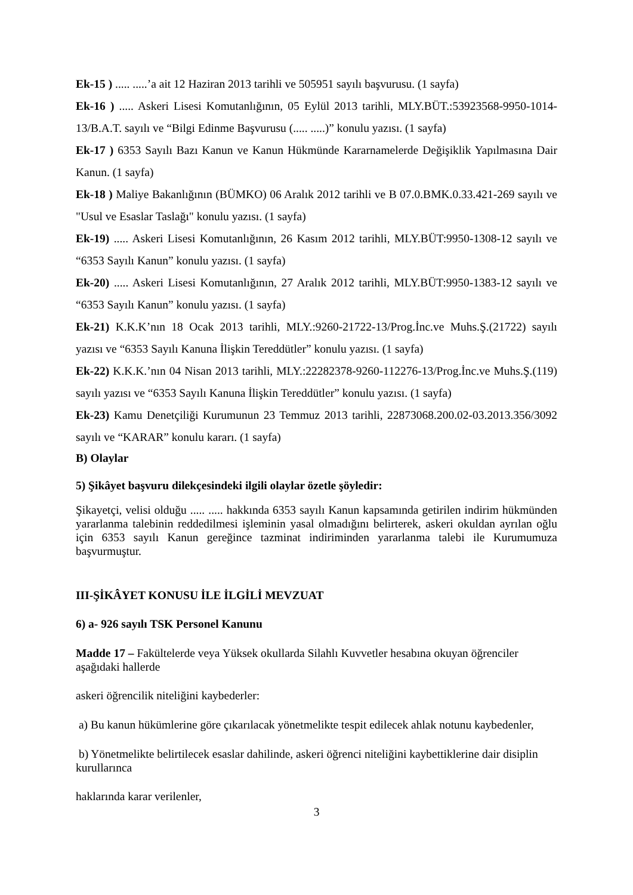Ek-15 ) ..... .....’a ait 12 Haziran 2013 tarihli ve 505951 sayılı başvurusu. (1 sayfa)
Ek-16 ) ..... Askeri Lisesi Komutanlığının, 05 Eylül 2013 tarihli, MLY.BÜT.:53923568-9950-1014- 13/B.A.T. sayılı ve “Bilgi Edinme Başvurusu (..... .....)” konulu yazısı. (1 sayfa)
Ek-17 ) 6353 Sayılı Bazı Kanun ve Kanun Hükmünde Kararnamelerde Değişiklik Yapılmasına Dair Kanun. (1 sayfa)
Ek-18 ) Maliye Bakanlığının (BÜMKO) 06 Aralık 2012 tarihli ve B 07.0.BMK.0.33.421-269 sayılı ve "Usul ve Esaslar Taslağı" konulu yazısı. (1 sayfa)
Ek-19) ..... Askeri Lisesi Komutanlığının, 26 Kasım 2012 tarihli, MLY.BÜT:9950-1308-12 sayılı ve “6353 Sayılı Kanun” konulu yazısı. (1 sayfa)
Ek-20) ..... Askeri Lisesi Komutanlığının, 27 Aralık 2012 tarihli, MLY.BÜT:9950-1383-12 sayılı ve “6353 Sayılı Kanun” konulu yazısı. (1 sayfa)
Ek-21) K.K.K’nın 18 Ocak 2013 tarihli, MLY.:9260-21722-13/Prog.İnc.ve Muhs.Ş.(21722) sayılı yazısı ve “6353 Sayılı Kanuna İlişkin Tereddütler” konulu yazısı. (1 sayfa)
Ek-22) K.K.K.’nın 04 Nisan 2013 tarihli, MLY.:22282378-9260-112276-13/Prog.İnc.ve Muhs.Ş.(119) sayılı yazısı ve “6353 Sayılı Kanuna İlişkin Tereddütler” konulu yazısı. (1 sayfa)
Ek-23) Kamu Denetçiliği Kurumunun 23 Temmuz 2013 tarihli, 22873068.200.02-03.2013.356/3092 sayılı ve “KARAR” konulu kararı. (1 sayfa)
B) Olaylar
5) Şikâyet başvuru dilekçesindeki ilgili olaylar özetle şöyledir:
Şikayetçi, velisi olduğu ..... ..... hakkında 6353 sayılı Kanun kapsamında getirilen indirim hükmünden yararlanma talebinin reddedilmesi işleminin yasal olmadığını belirterek, askeri okuldan ayrılan oğlu için 6353 sayılı Kanun gereğince tazminat indiriminden yararlanma talebi ile Kurumumuza başvurmuştur.
III-ŞİKÂYET KONUSU İLE İLGİLİ MEVZUAT
6) a- 926 sayılı TSK Personel Kanunu
Madde 17 – Fakültelerde veya Yüksek okullarda Silahlı Kuvvetler hesabına okuyan öğrenciler aşağıdaki hallerde
askeri öğrencilik niteliğini kaybederler:
a) Bu kanun hükümlerine göre çıkarılacak yönetmelikte tespit edilecek ahlak notunu kaybedenler,
b) Yönetmelikte belirtilecek esaslar dahilinde, askeri öğrenci niteliğini kaybettiklerine dair disiplin kurullarınca
haklarında karar verilenler,
3